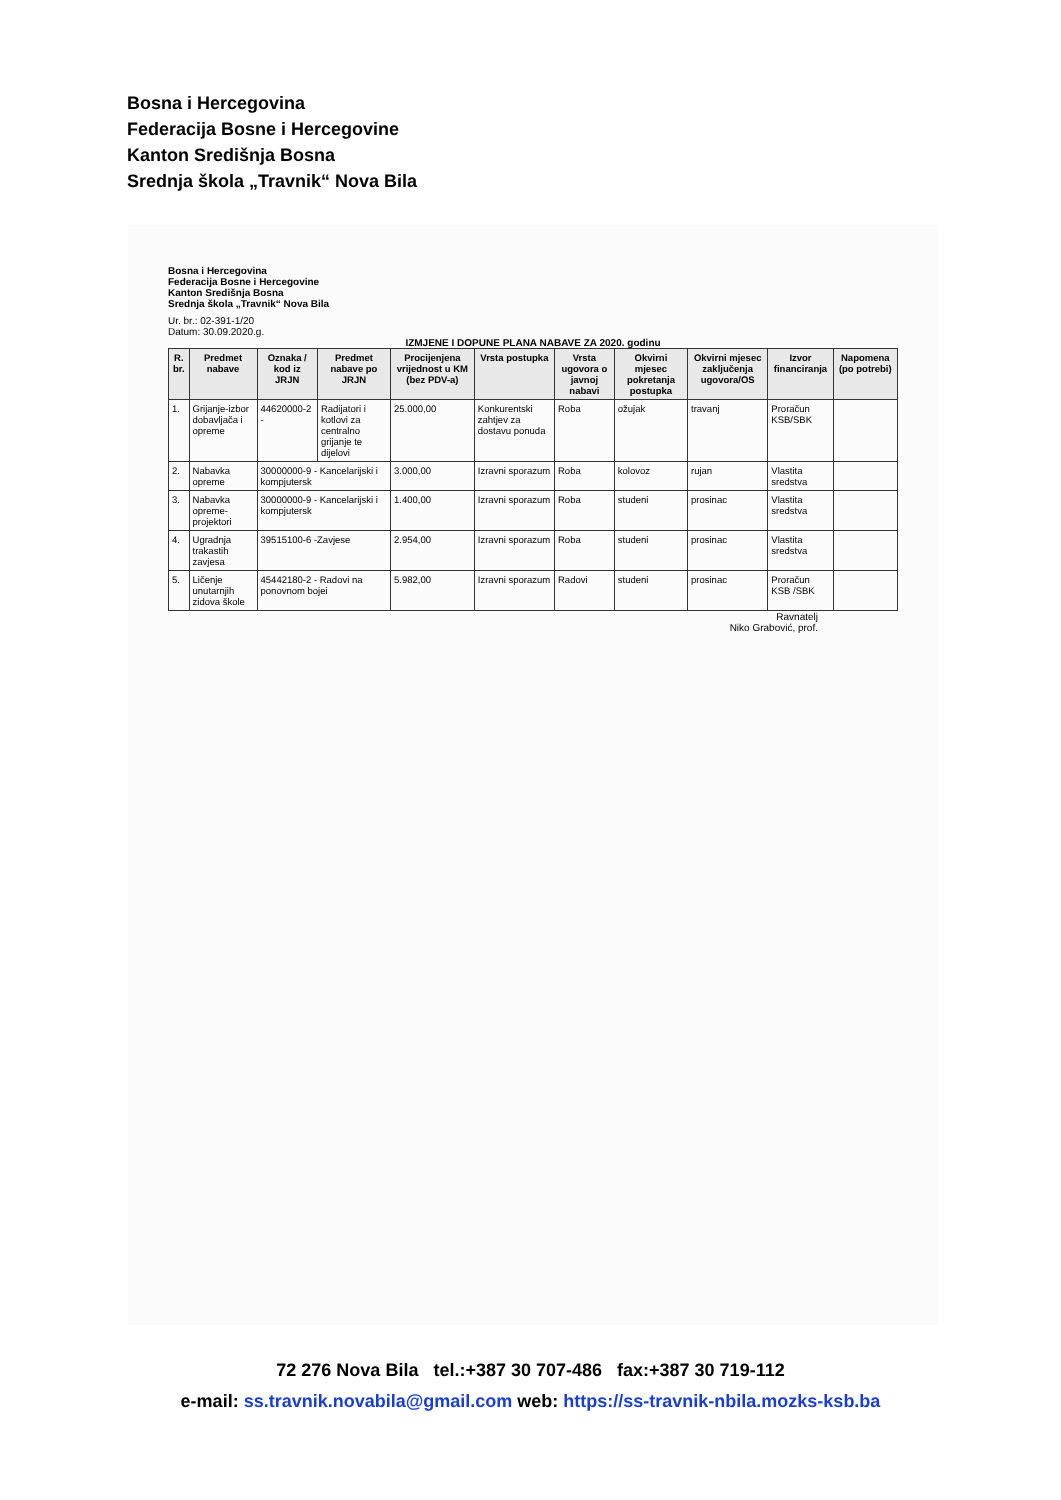Bosna i Hercegovina
Federacija Bosne i Hercegovine
Kanton Središnja Bosna
Srednja škola „Travnik“ Nova Bila
Bosna i Hercegovina
Federacija Bosne i Hercegovine
Kanton Središnja Bosna
Srednja škola „Travnik“ Nova Bila
Ur. br.: 02-391-1/20
Datum: 30.09.2020.g.
IZMJENE I DOPUNE PLANA NABAVE ZA 2020. godinu
| R. br. | Predmet nabave | Oznaka / kod iz JRJN | Predmet nabave po JRJN | Procijenjena vrijednost u KM (bez PDV-a) | Vrsta postupka | Vrsta ugovora o javnoj nabavi | Okvirni mjesec pokretanja postupka | Okvirni mjesec zaključenja ugovora/OS | Izvor financiranja | Napomena (po potrebi) |
| --- | --- | --- | --- | --- | --- | --- | --- | --- | --- | --- |
| 1. | Grijanje-izbor dobavljača i opreme | 44620000-2 - | Radijatori i kotlovi za centralno grijanje te dijelovi | 25.000,00 | Konkurentski zahtjev za dostavu ponuda | Roba | ožujak | travanj | Proračun KSB/SBK | |
| 2. | Nabavka opreme | 30000000-9 - Kancelarijski i kompjutersk | | 3.000,00 | Izravni sporazum | Roba | kolovoz | rujan | Vlastita sredstva | |
| 3. | Nabavka opreme-projektori | 30000000-9 - Kancelarijski i kompjutersk | | 1.400,00 | Izravni sporazum | Roba | studeni | prosinac | Vlastita sredstva | |
| 4. | Ugradnja trakastih zavjesa | 39515100-6 -Zavjese | | 2.954,00 | Izravni sporazum | Roba | studeni | prosinac | Vlastita sredstva | |
| 5. | Ličenje unutarnjih zidova škole | 45442180-2 - Radovi na ponovnom bojei | | 5.982,00 | Izravni sporazum | Radovi | studeni | prosinac | Proračun KSB /SBK | |
Ravnatelj
Niko Grabović, prof.
72 276 Nova Bila tel.:+387 30 707-486 fax:+387 30 719-112
e-mail: ss.travnik.novabila@gmail.com web: https://ss-travnik-nbila.mozks-ksb.ba